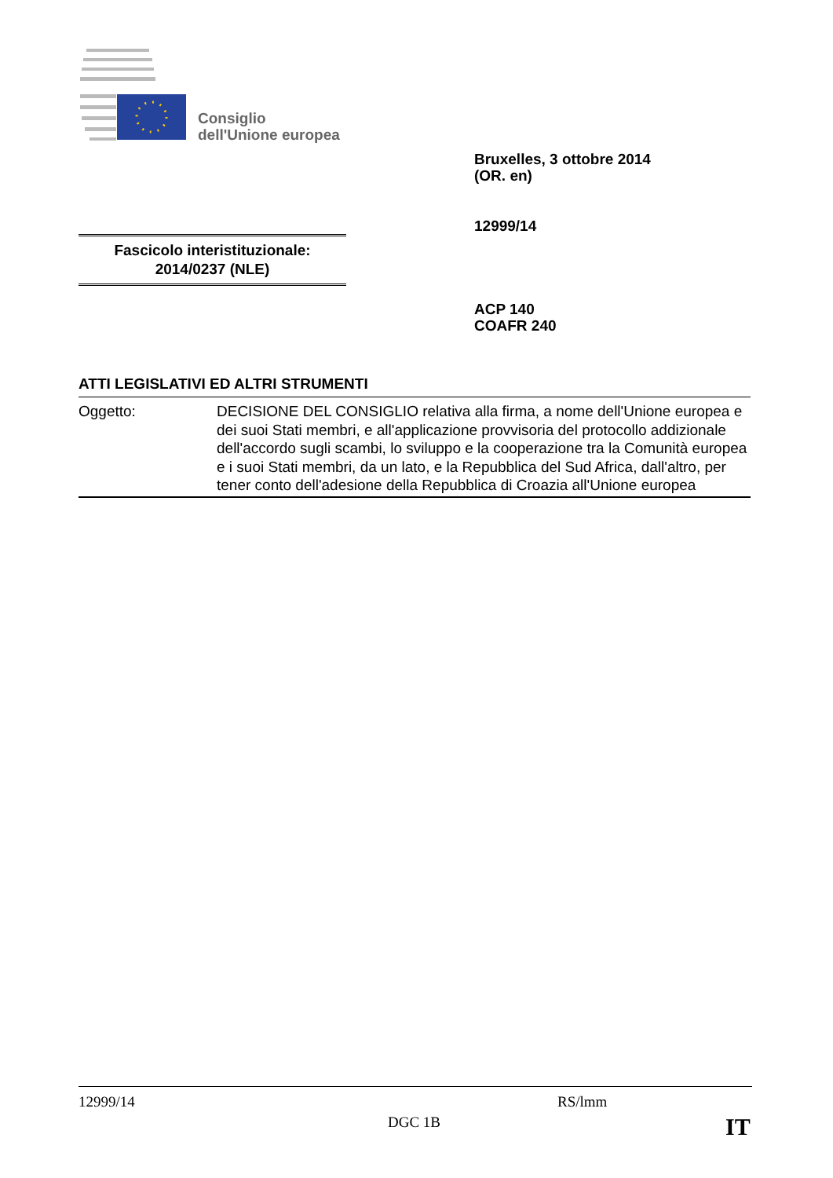Consiglio
dell'Unione europea
Bruxelles, 3 ottobre 2014
(OR. en)
12999/14
Fascicolo interistituzionale:
2014/0237 (NLE)
ACP 140
COAFR 240
ATTI LEGISLATIVI ED ALTRI STRUMENTI
| Oggetto: | DECISIONE DEL CONSIGLIO relativa alla firma, a nome dell'Unione europea e dei suoi Stati membri, e all'applicazione provvisoria del protocollo addizionale dell'accordo sugli scambi, lo sviluppo e la cooperazione tra la Comunità europea e i suoi Stati membri, da un lato, e la Repubblica del Sud Africa, dall'altro, per tener conto dell'adesione della Repubblica di Croazia all'Unione europea |
12999/14 RS/lmm
DGC 1B IT